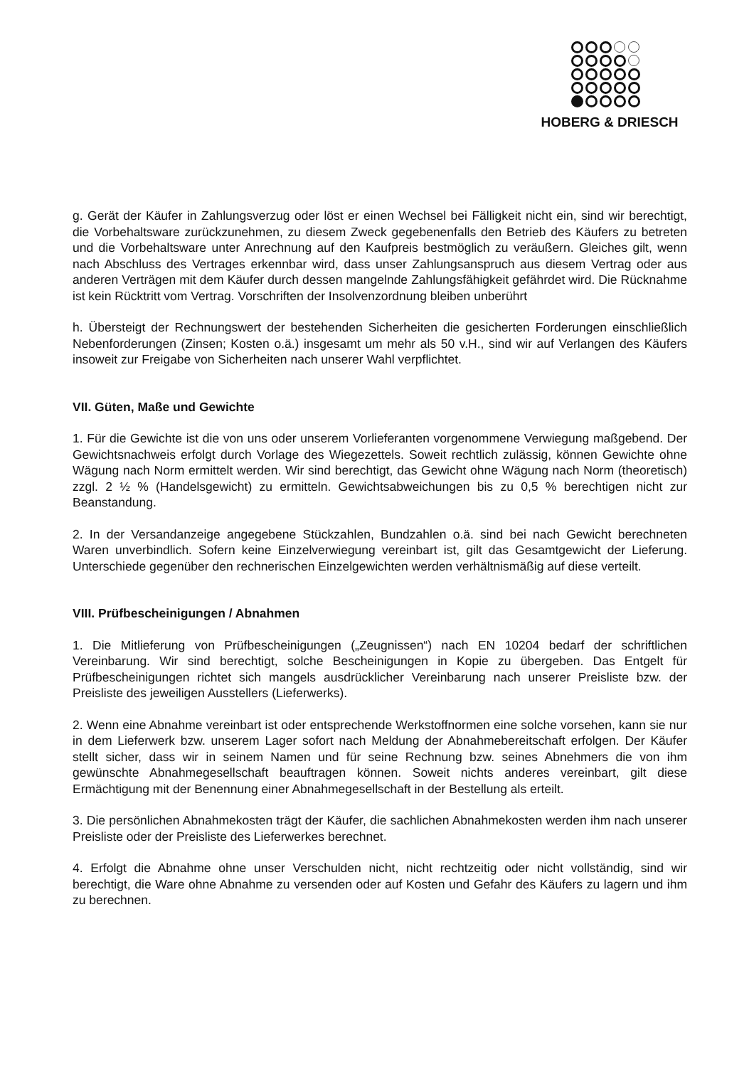HOBERG & DRIESCH
g. Gerät der Käufer in Zahlungsverzug oder löst er einen Wechsel bei Fälligkeit nicht ein, sind wir berechtigt, die Vorbehaltsware zurückzunehmen, zu diesem Zweck gegebenenfalls den Betrieb des Käufers zu betreten und die Vorbehaltsware unter Anrechnung auf den Kaufpreis bestmöglich zu veräußern. Gleiches gilt, wenn nach Abschluss des Vertrages erkennbar wird, dass unser Zahlungsanspruch aus diesem Vertrag oder aus anderen Verträgen mit dem Käufer durch dessen mangelnde Zahlungsfähigkeit gefährdet wird. Die Rücknahme ist kein Rücktritt vom Vertrag. Vorschriften der Insolvenzordnung bleiben unberührt
h. Übersteigt der Rechnungswert der bestehenden Sicherheiten die gesicherten Forderungen einschließlich Nebenforderungen (Zinsen; Kosten o.ä.) insgesamt um mehr als 50 v.H., sind wir auf Verlangen des Käufers insoweit zur Freigabe von Sicherheiten nach unserer Wahl verpflichtet.
VII. Güten, Maße und Gewichte
1. Für die Gewichte ist die von uns oder unserem Vorlieferanten vorgenommene Verwiegung maßgebend. Der Gewichtsnachweis erfolgt durch Vorlage des Wiegezettels. Soweit rechtlich zulässig, können Gewichte ohne Wägung nach Norm ermittelt werden. Wir sind berechtigt, das Gewicht ohne Wägung nach Norm (theoretisch) zzgl. 2 ½ % (Handelsgewicht) zu ermitteln. Gewichtsabweichungen bis zu 0,5 % berechtigen nicht zur Beanstandung.
2. In der Versandanzeige angegebene Stückzahlen, Bundzahlen o.ä. sind bei nach Gewicht berechneten Waren unverbindlich. Sofern keine Einzelverwiegung vereinbart ist, gilt das Gesamtgewicht der Lieferung. Unterschiede gegenüber den rechnerischen Einzelgewichten werden verhältnismäßig auf diese verteilt.
VIII. Prüfbescheinigungen / Abnahmen
1. Die Mitlieferung von Prüfbescheinigungen („Zeugnissen“) nach EN 10204 bedarf der schriftlichen Vereinbarung. Wir sind berechtigt, solche Bescheinigungen in Kopie zu übergeben. Das Entgelt für Prüfbescheinigungen richtet sich mangels ausdrücklicher Vereinbarung nach unserer Preisliste bzw. der Preisliste des jeweiligen Ausstellers (Lieferwerks).
2. Wenn eine Abnahme vereinbart ist oder entsprechende Werkstoffnormen eine solche vorsehen, kann sie nur in dem Lieferwerk bzw. unserem Lager sofort nach Meldung der Abnahmebereitschaft erfolgen. Der Käufer stellt sicher, dass wir in seinem Namen und für seine Rechnung bzw. seines Abnehmers die von ihm gewünschte Abnahmegesellschaft beauftragen können. Soweit nichts anderes vereinbart, gilt diese Ermächtigung mit der Benennung einer Abnahmegesellschaft in der Bestellung als erteilt.
3. Die persönlichen Abnahmekosten trägt der Käufer, die sachlichen Abnahmekosten werden ihm nach unserer Preisliste oder der Preisliste des Lieferwerkes berechnet.
4. Erfolgt die Abnahme ohne unser Verschulden nicht, nicht rechtzeitig oder nicht vollständig, sind wir berechtigt, die Ware ohne Abnahme zu versenden oder auf Kosten und Gefahr des Käufers zu lagern und ihm zu berechnen.